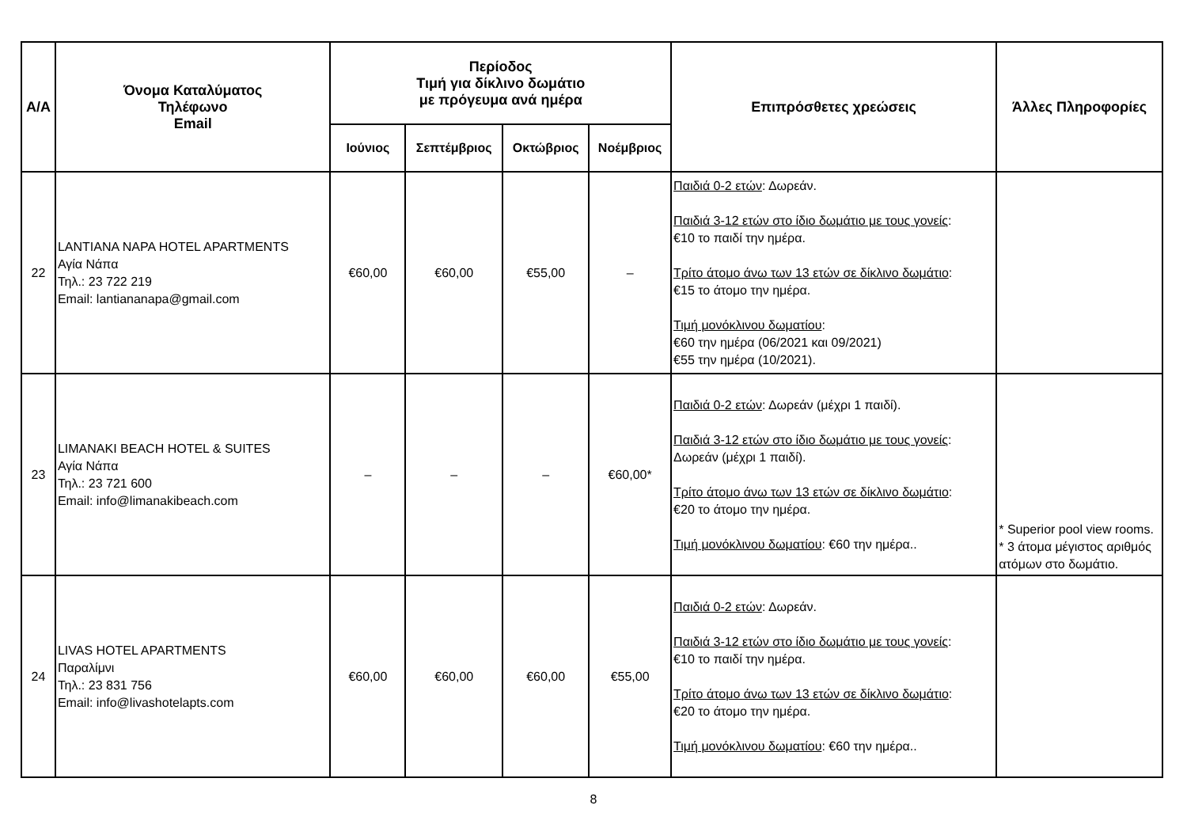| Α/Α | Όνομα Καταλύματος Τηλέφωνο Email | Περίοδος Τιμή για δίκλινο δωμάτιο με πρόγευμα ανά ημέρα | | | | Επιπρόσθετες χρεώσεις | Άλλες Πληροφορίες |
| --- | --- | --- | --- | --- | --- | --- | --- |
| | | Ιούνιος | Σεπτέμβριος | Οκτώβριος | Νοέμβριος | | |
| 22 | LANTIANA NAPA HOTEL APARTMENTS Αγία Νάπα Τηλ.: 23 722 219 Email: lantiananapa@gmail.com | €60,00 | €60,00 | €55,00 | – | Παιδιά 0-2 ετών : Δωρεάν. Παιδιά 3-12 ετών στο ίδιο δωμάτιο με τους γονείς : €10 το παιδί την ημέρα. Τρίτο άτομο άνω των 13 ετών σε δίκλινο δωμάτιο : €15 το άτομο την ημέρα. Τιμή μονόκλινου δωματίου : €60 την ημέρα (06/2021 και 09/2021) €55 την ημέρα (10/2021). | |
| 23 | LIMANAKI BEACH HOTEL & SUITES Αγία Νάπα Τηλ.: 23 721 600 Email: info@limanakibeach.com | – | – | – | €60,00* | Παιδιά 0-2 ετών : Δωρεάν (μέχρι 1 παιδί). Παιδιά 3-12 ετών στο ίδιο δωμάτιο με τους γονείς : Δωρεάν (μέχρι 1 παιδί). Τρίτο άτομο άνω των 13 ετών σε δίκλινο δωμάτιο : €20 το άτομο την ημέρα. Τιμή μονόκλινου δωματίου : €60 την ημέρα.. | * Superior pool view rooms. * 3 άτομα μέγιστος αριθμός ατόμων στο δωμάτιο. |
| 24 | LIVAS HOTEL APARTMENTS Παραλίμνι Τηλ.: 23 831 756 Email: info@livashotelapts.com | €60,00 | €60,00 | €60,00 | €55,00 | Παιδιά 0-2 ετών : Δωρεάν. Παιδιά 3-12 ετών στο ίδιο δωμάτιο με τους γονείς : €10 το παιδί την ημέρα. Τρίτο άτομο άνω των 13 ετών σε δίκλινο δωμάτιο : €20 το άτομο την ημέρα. Τιμή μονόκλινου δωματίου : €60 την ημέρα.. | |
8